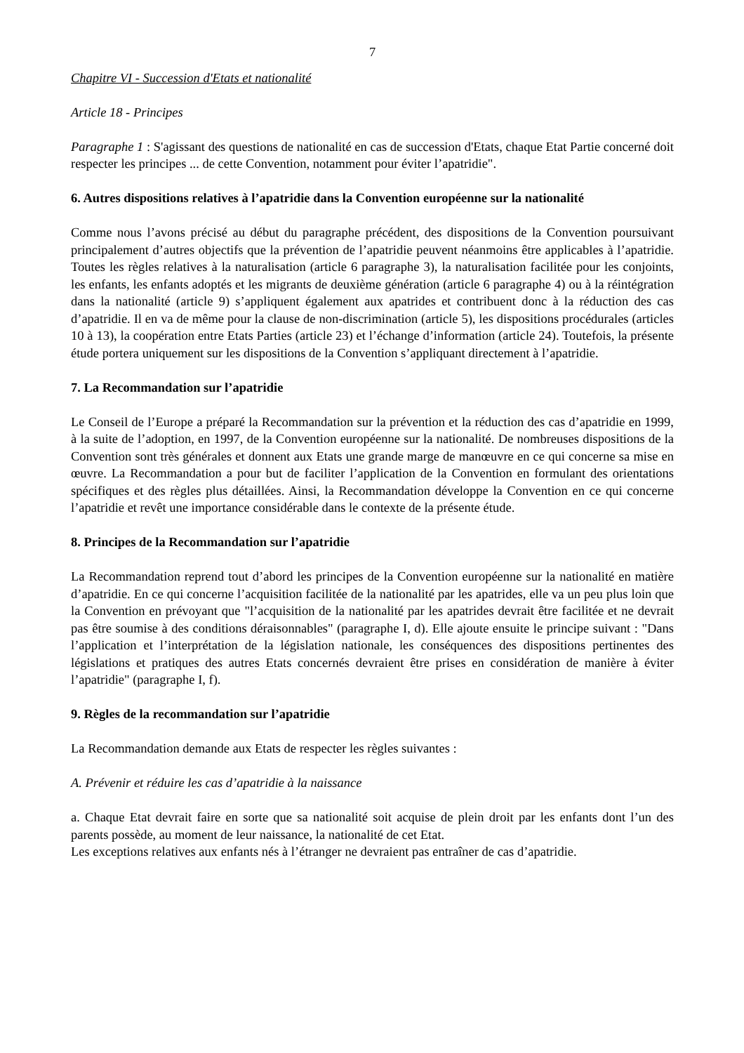7
Chapitre VI - Succession d'Etats et nationalité
Article 18 - Principes
Paragraphe 1 : S'agissant des questions de nationalité en cas de succession d'Etats, chaque Etat Partie concerné doit respecter les principes ... de cette Convention, notamment pour éviter l’apatridie".
6. Autres dispositions relatives à l’apatridie dans la Convention européenne sur la nationalité
Comme nous l’avons précisé au début du paragraphe précédent, des dispositions de la Convention poursuivant principalement d’autres objectifs que la prévention de l’apatridie peuvent néanmoins être applicables à l’apatridie. Toutes les règles relatives à la naturalisation (article 6 paragraphe 3), la naturalisation facilitée pour les conjoints, les enfants, les enfants adoptés et les migrants de deuxième génération (article 6 paragraphe 4) ou à la réintégration dans la nationalité (article 9) s’appliquent également aux apatrides et contribuent donc à la réduction des cas d’apatridie. Il en va de même pour la clause de non-discrimination (article 5), les dispositions procédurales (articles 10 à 13), la coopération entre Etats Parties (article 23) et l’échange d’information (article 24). Toutefois, la présente étude portera uniquement sur les dispositions de la Convention s’appliquant directement à l’apatridie.
7. La Recommandation sur l’apatridie
Le Conseil de l’Europe a préparé la Recommandation sur la prévention et la réduction des cas d’apatridie en 1999, à la suite de l’adoption, en 1997, de la Convention européenne sur la nationalité. De nombreuses dispositions de la Convention sont très générales et donnent aux Etats une grande marge de manœuvre en ce qui concerne sa mise en œuvre. La Recommandation a pour but de faciliter l’application de la Convention en formulant des orientations spécifiques et des règles plus détaillées. Ainsi, la Recommandation développe la Convention en ce qui concerne l’apatridie et revêt une importance considérable dans le contexte de la présente étude.
8. Principes de la Recommandation sur l’apatridie
La Recommandation reprend tout d’abord les principes de la Convention européenne sur la nationalité en matière d’apatridie. En ce qui concerne l’acquisition facilitée de la nationalité par les apatrides, elle va un peu plus loin que la Convention en prévoyant que "l’acquisition de la nationalité par les apatrides devrait être facilitée et ne devrait pas être soumise à des conditions déraisonnables" (paragraphe I, d). Elle ajoute ensuite le principe suivant : "Dans l’application et l’interprétation de la législation nationale, les conséquences des dispositions pertinentes des législations et pratiques des autres Etats concernés devraient être prises en considération de manière à éviter l’apatridie" (paragraphe I, f).
9. Règles de la recommandation sur l’apatridie
La Recommandation demande aux Etats de respecter les règles suivantes :
A. Prévenir et réduire les cas d’apatridie à la naissance
a. Chaque Etat devrait faire en sorte que sa nationalité soit acquise de plein droit par les enfants dont l’un des parents possède, au moment de leur naissance, la nationalité de cet Etat.
Les exceptions relatives aux enfants nés à l’étranger ne devraient pas entraîner de cas d’apatridie.